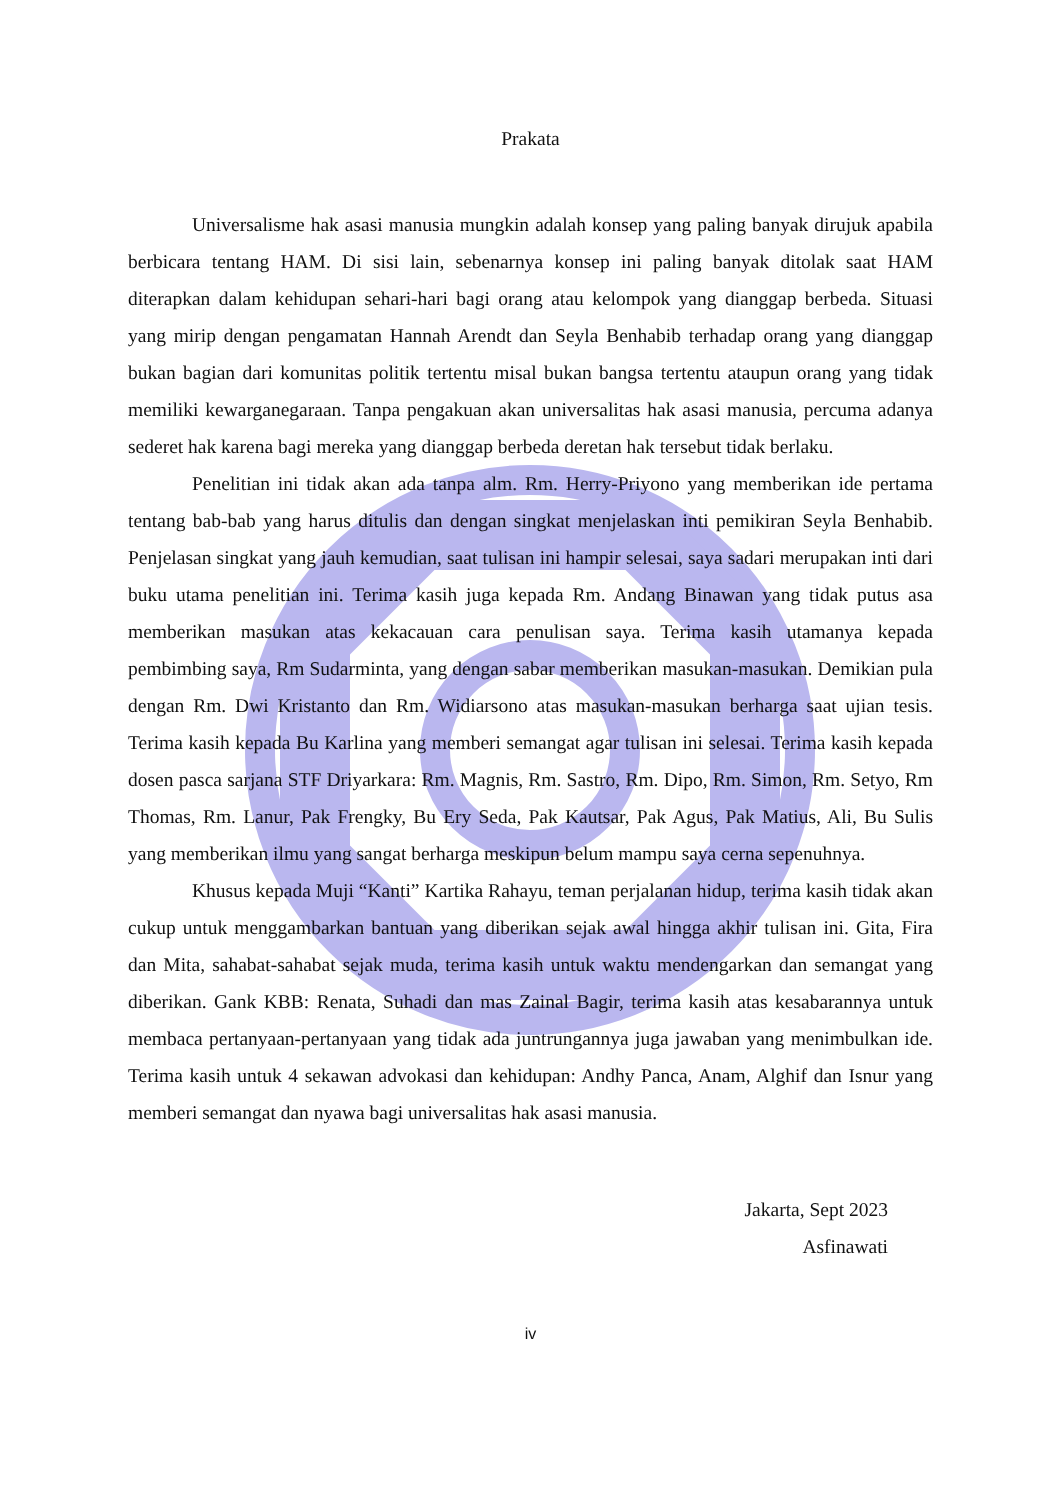Prakata
Universalisme hak asasi manusia mungkin adalah konsep yang paling banyak dirujuk apabila berbicara tentang HAM. Di sisi lain, sebenarnya konsep ini paling banyak ditolak saat HAM diterapkan dalam kehidupan sehari-hari bagi orang atau kelompok yang dianggap berbeda. Situasi yang mirip dengan pengamatan Hannah Arendt dan Seyla Benhabib terhadap orang yang dianggap bukan bagian dari komunitas politik tertentu misal bukan bangsa tertentu ataupun orang yang tidak memiliki kewarganegaraan. Tanpa pengakuan akan universalitas hak asasi manusia, percuma adanya sederet hak karena bagi mereka yang dianggap berbeda deretan hak tersebut tidak berlaku.
Penelitian ini tidak akan ada tanpa alm. Rm. Herry-Priyono yang memberikan ide pertama tentang bab-bab yang harus ditulis dan dengan singkat menjelaskan inti pemikiran Seyla Benhabib. Penjelasan singkat yang jauh kemudian, saat tulisan ini hampir selesai, saya sadari merupakan inti dari buku utama penelitian ini. Terima kasih juga kepada Rm. Andang Binawan yang tidak putus asa memberikan masukan atas kekacauan cara penulisan saya. Terima kasih utamanya kepada pembimbing saya, Rm Sudarminta, yang dengan sabar memberikan masukan-masukan. Demikian pula dengan Rm. Dwi Kristanto dan Rm. Widiarsono atas masukan-masukan berharga saat ujian tesis. Terima kasih kepada Bu Karlina yang memberi semangat agar tulisan ini selesai. Terima kasih kepada dosen pasca sarjana STF Driyarkara: Rm. Magnis, Rm. Sastro, Rm. Dipo, Rm. Simon, Rm. Setyo, Rm Thomas, Rm. Lanur, Pak Frengky, Bu Ery Seda, Pak Kautsar, Pak Agus, Pak Matius, Ali, Bu Sulis yang memberikan ilmu yang sangat berharga meskipun belum mampu saya cerna sepenuhnya.
Khusus kepada Muji “Kanti” Kartika Rahayu, teman perjalanan hidup, terima kasih tidak akan cukup untuk menggambarkan bantuan yang diberikan sejak awal hingga akhir tulisan ini. Gita, Fira dan Mita, sahabat-sahabat sejak muda, terima kasih untuk waktu mendengarkan dan semangat yang diberikan. Gank KBB: Renata, Suhadi dan mas Zainal Bagir, terima kasih atas kesabarannya untuk membaca pertanyaan-pertanyaan yang tidak ada juntrungannya juga jawaban yang menimbulkan ide. Terima kasih untuk 4 sekawan advokasi dan kehidupan: Andhy Panca, Anam, Alghif dan Isnur yang memberi semangat dan nyawa bagi universalitas hak asasi manusia.
Jakarta, Sept 2023
Asfinawati
iv